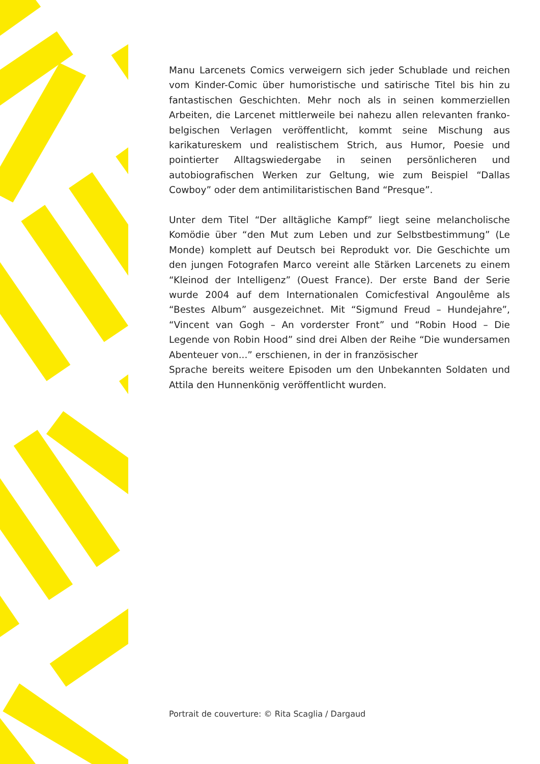Manu Larcenets Comics verweigern sich jeder Schublade und reichen vom Kinder-Comic über humoristische und satirische Titel bis hin zu fantastischen Geschichten. Mehr noch als in seinen kommerziellen Arbeiten, die Larcenet mittlerweile bei nahezu allen relevanten franko-belgischen Verlagen veröffentlicht, kommt seine Mischung aus karikatureskem und realistischem Strich, aus Humor, Poesie und pointierter Alltagswiedergabe in seinen persönlicheren und autobiografischen Werken zur Geltung, wie zum Beispiel “Dallas Cowboy” oder dem antimilitaristischen Band “Presque”.
Unter dem Titel “Der alltägliche Kampf” liegt seine melancholische Komödie über “den Mut zum Leben und zur Selbstbestimmung” (Le Monde) komplett auf Deutsch bei Reprodukt vor. Die Geschichte um den jungen Fotografen Marco vereint alle Stärken Larcenets zu einem “Kleinod der Intelligenz” (Ouest France). Der erste Band der Serie wurde 2004 auf dem Internationalen Comicfestival Angoulême als “Bestes Album” ausgezeichnet. Mit “Sigmund Freud – Hundejahre”, “Vincent van Gogh – An vorderster Front” und “Robin Hood – Die Legende von Robin Hood” sind drei Alben der Reihe “Die wundersamen Abenteuer von...” erschienen, in der in französischer
Sprache bereits weitere Episoden um den Unbekannten Soldaten und Attila den Hunnenkönig veröffentlicht wurden.
Portrait de couverture: © Rita Scaglia / Dargaud